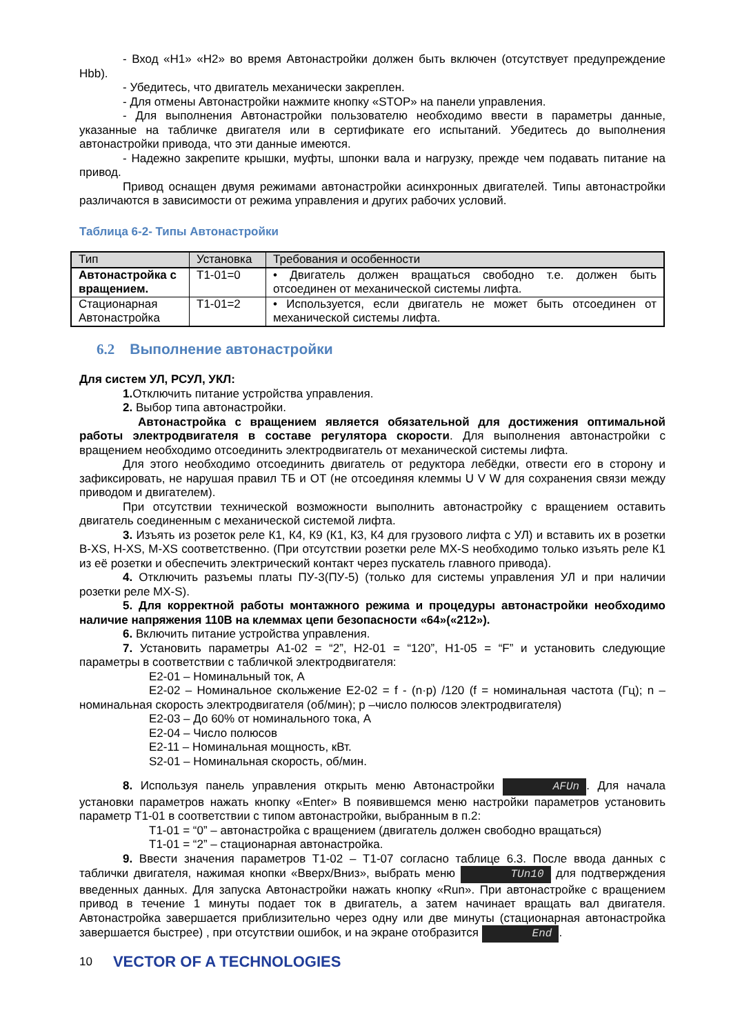- Вход «Н1» «Н2» во время Автонастройки должен быть включен (отсутствует предупреждение Hbb).
- Убедитесь, что двигатель механически закреплен.
- Для отмены Автонастройки нажмите кнопку «STOP» на панели управления.
- Для выполнения Автонастройки пользователю необходимо ввести в параметры данные, указанные на табличке двигателя или в сертификате его испытаний. Убедитесь до выполнения автонастройки привода, что эти данные имеются.
- Надежно закрепите крышки, муфты, шпонки вала и нагрузку, прежде чем подавать питание на привод.
Привод оснащен двумя режимами автонастройки асинхронных двигателей. Типы автонастройки различаются в зависимости от режима управления и других рабочих условий.
Таблица 6-2- Типы Автонастройки
| Тип | Установка | Требования и особенности |
| --- | --- | --- |
| Автонастройка с вращением. | T1-01=0 | • Двигатель должен вращаться свободно т.е. должен быть отсоединен от механической системы лифта. |
| Стационарная Автонастройка | T1-01=2 | • Используется, если двигатель не может быть отсоединен от механической системы лифта. |
6.2 Выполнение автонастройки
Для систем УЛ, РСУЛ, УКЛ:
1. Отключить питание устройства управления.
2. Выбор типа автонастройки.
Автонастройка с вращением является обязательной для достижения оптимальной работы электродвигателя в составе регулятора скорости. Для выполнения автонастройки с вращением необходимо отсоединить электродвигатель от механической системы лифта.
Для этого необходимо отсоединить двигатель от редуктора лебёдки, отвести его в сторону и зафиксировать, не нарушая правил ТБ и ОТ (не отсоединяя клеммы U V W для сохранения связи между приводом и двигателем).
При отсутствии технической возможности выполнить автонастройку с вращением оставить двигатель соединенным с механической системой лифта.
3. Изъять из розеток реле К1, К4, К9 (К1, К3, К4 для грузового лифта с УЛ) и вставить их в розетки В-XS, H-XS, M-XS соответственно. (При отсутствии розетки реле MX-S необходимо только изъять реле К1 из её розетки и обеспечить электрический контакт через пускатель главного привода).
4. Отключить разъемы платы ПУ-3(ПУ-5) (только для системы управления УЛ и при наличии розетки реле MX-S).
5. Для корректной работы монтажного режима и процедуры автонастройки необходимо наличие напряжения 110В на клеммах цепи безопасности «64»(«212»).
6. Включить питание устройства управления.
7. Установить параметры А1-02 = “2”, Н2-01 = “120”, H1-05 = “F” и установить следующие параметры в соответствии с табличкой электродвигателя:
Е2-01 – Номинальный ток, А
Е2-02 – Номинальное скольжение Е2-02 = f - (n·p) /120 (f = номинальная частота (Гц); n – номинальная скорость электродвигателя (об/мин); p –число полюсов электродвигателя)
Е2-03 – До 60% от номинального тока, А
Е2-04 – Число полюсов
Е2-11 – Номинальная мощность, кВт.
S2-01 – Номинальная скорость, об/мин.
8. Используя панель управления открыть меню Автонастройки AFUn. Для начала установки параметров нажать кнопку «Enter» В появившемся меню настройки параметров установить параметр Т1-01 в соответствии с типом автонастройки, выбранным в п.2:
Т1-01 = “0” – автонастройка с вращением (двигатель должен свободно вращаться)
Т1-01 = “2” – стационарная автонастройка.
9. Ввести значения параметров Т1-02 – Т1-07 согласно таблице 6.3. После ввода данных с таблички двигателя, нажимая кнопки «Вверх/Вниз», выбрать меню TUn10 для подтверждения введенных данных. Для запуска Автонастройки нажать кнопку «Run». При автонастройке с вращением привод в течение 1 минуты подает ток в двигатель, а затем начинает вращать вал двигателя. Автонастройка завершается приблизительно через одну или две минуты (стационарная автонастройка завершается быстрее) , при отсутствии ошибок, и на экране отобразится End.
10 VECTOR OF A TECHNOLOGIES